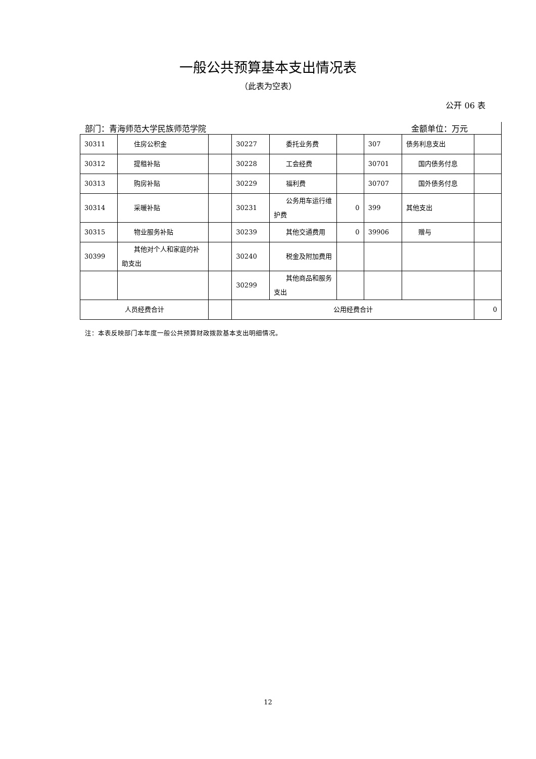一般公共预算基本支出情况表
（此表为空表）
公开 06 表
部门：青海师范大学民族师范学院 金额单位：万元
| 30311 | 住房公积金 | | 30227 | 委托业务费 | | 307 | 债务利息支出 | |
| 30312 | 提租补贴 | | 30228 | 工会经费 | | 30701 | 国内债务付息 | |
| 30313 | 购房补贴 | | 30229 | 福利费 | | 30707 | 国外债务付息 | |
| 30314 | 采暖补贴 | | 30231 | 公务用车运行维护费 | 0 | 399 | 其他支出 | |
| 30315 | 物业服务补贴 | | 30239 | 其他交通费用 | 0 | 39906 | 赠与 | |
| 30399 | 其他对个人和家庭的补助支出 | | 30240 | 税金及附加费用 | | | | |
| | | | 30299 | 其他商品和服务支出 | | | | |
| 人员经费合计 | | | 公用经费合计 | | | | | 0 |
注：本表反映部门本年度一般公共预算财政拨款基本支出明细情况。
12